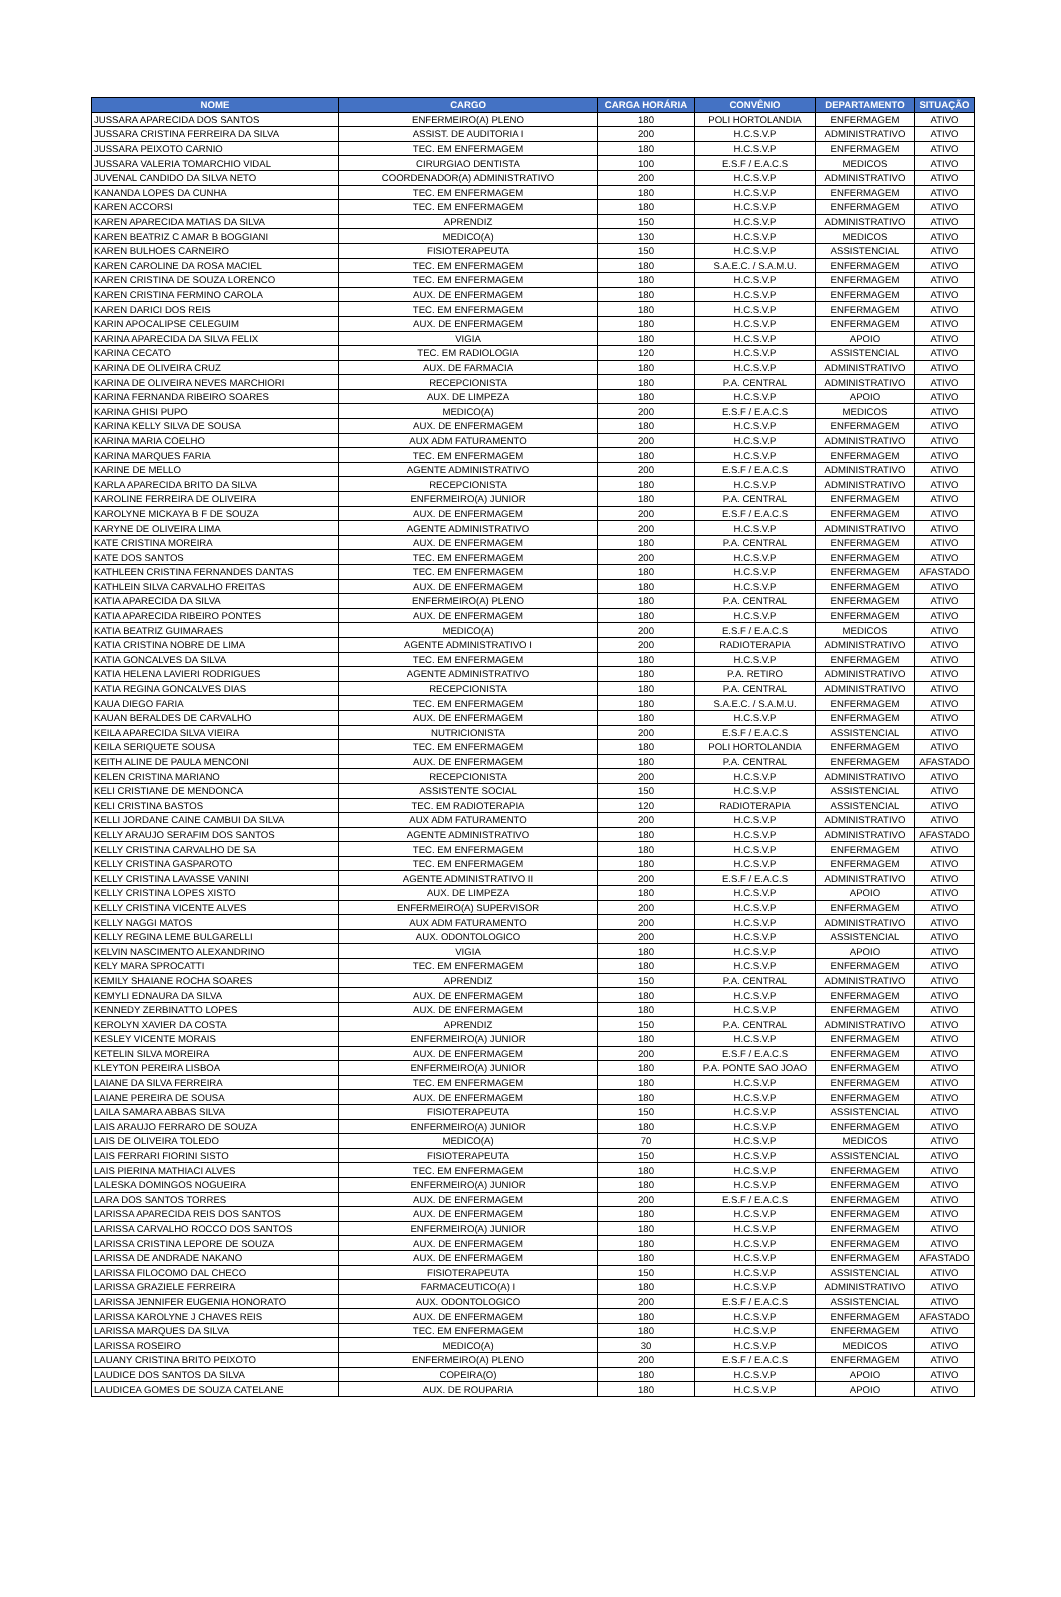| NOME | CARGO | CARGA HORÁRIA | CONVÊNIO | DEPARTAMENTO | SITUAÇÃO |
| --- | --- | --- | --- | --- | --- |
| JUSSARA APARECIDA DOS SANTOS | ENFERMEIRO(A) PLENO | 180 | POLI HORTOLANDIA | ENFERMAGEM | ATIVO |
| JUSSARA CRISTINA FERREIRA DA SILVA | ASSIST. DE AUDITORIA I | 200 | H.C.S.V.P | ADMINISTRATIVO | ATIVO |
| JUSSARA PEIXOTO CARNIO | TEC. EM ENFERMAGEM | 180 | H.C.S.V.P | ENFERMAGEM | ATIVO |
| JUSSARA VALERIA TOMARCHIO VIDAL | CIRURGIAO DENTISTA | 100 | E.S.F / E.A.C.S | MEDICOS | ATIVO |
| JUVENAL CANDIDO DA SILVA NETO | COORDENADOR(A) ADMINISTRATIVO | 200 | H.C.S.V.P | ADMINISTRATIVO | ATIVO |
| KANANDA LOPES DA CUNHA | TEC. EM ENFERMAGEM | 180 | H.C.S.V.P | ENFERMAGEM | ATIVO |
| KAREN ACCORSI | TEC. EM ENFERMAGEM | 180 | H.C.S.V.P | ENFERMAGEM | ATIVO |
| KAREN APARECIDA MATIAS DA SILVA | APRENDIZ | 150 | H.C.S.V.P | ADMINISTRATIVO | ATIVO |
| KAREN BEATRIZ C AMAR B BOGGIANI | MEDICO(A) | 130 | H.C.S.V.P | MEDICOS | ATIVO |
| KAREN BULHOES CARNEIRO | FISIOTERAPEUTA | 150 | H.C.S.V.P | ASSISTENCIAL | ATIVO |
| KAREN CAROLINE DA ROSA MACIEL | TEC. EM ENFERMAGEM | 180 | S.A.E.C. / S.A.M.U. | ENFERMAGEM | ATIVO |
| KAREN CRISTINA DE SOUZA LORENCO | TEC. EM ENFERMAGEM | 180 | H.C.S.V.P | ENFERMAGEM | ATIVO |
| KAREN CRISTINA FERMINO CAROLA | AUX. DE ENFERMAGEM | 180 | H.C.S.V.P | ENFERMAGEM | ATIVO |
| KAREN DARICI DOS REIS | TEC. EM ENFERMAGEM | 180 | H.C.S.V.P | ENFERMAGEM | ATIVO |
| KARIN APOCALIPSE CELEGUIM | AUX. DE ENFERMAGEM | 180 | H.C.S.V.P | ENFERMAGEM | ATIVO |
| KARINA APARECIDA DA SILVA FELIX | VIGIA | 180 | H.C.S.V.P | APOIO | ATIVO |
| KARINA CECATO | TEC. EM RADIOLOGIA | 120 | H.C.S.V.P | ASSISTENCIAL | ATIVO |
| KARINA DE OLIVEIRA CRUZ | AUX. DE FARMACIA | 180 | H.C.S.V.P | ADMINISTRATIVO | ATIVO |
| KARINA DE OLIVEIRA NEVES MARCHIORI | RECEPCIONISTA | 180 | P.A. CENTRAL | ADMINISTRATIVO | ATIVO |
| KARINA FERNANDA RIBEIRO SOARES | AUX. DE LIMPEZA | 180 | H.C.S.V.P | APOIO | ATIVO |
| KARINA GHISI PUPO | MEDICO(A) | 200 | E.S.F / E.A.C.S | MEDICOS | ATIVO |
| KARINA KELLY SILVA DE SOUSA | AUX. DE ENFERMAGEM | 180 | H.C.S.V.P | ENFERMAGEM | ATIVO |
| KARINA MARIA COELHO | AUX ADM FATURAMENTO | 200 | H.C.S.V.P | ADMINISTRATIVO | ATIVO |
| KARINA MARQUES FARIA | TEC. EM ENFERMAGEM | 180 | H.C.S.V.P | ENFERMAGEM | ATIVO |
| KARINE DE MELLO | AGENTE ADMINISTRATIVO | 200 | E.S.F / E.A.C.S | ADMINISTRATIVO | ATIVO |
| KARLA APARECIDA BRITO DA SILVA | RECEPCIONISTA | 180 | H.C.S.V.P | ADMINISTRATIVO | ATIVO |
| KAROLINE FERREIRA DE OLIVEIRA | ENFERMEIRO(A) JUNIOR | 180 | P.A. CENTRAL | ENFERMAGEM | ATIVO |
| KAROLYNE MICKAYA B F DE SOUZA | AUX. DE ENFERMAGEM | 200 | E.S.F / E.A.C.S | ENFERMAGEM | ATIVO |
| KARYNE DE OLIVEIRA LIMA | AGENTE ADMINISTRATIVO | 200 | H.C.S.V.P | ADMINISTRATIVO | ATIVO |
| KATE CRISTINA MOREIRA | AUX. DE ENFERMAGEM | 180 | P.A. CENTRAL | ENFERMAGEM | ATIVO |
| KATE DOS SANTOS | TEC. EM ENFERMAGEM | 200 | H.C.S.V.P | ENFERMAGEM | ATIVO |
| KATHLEEN CRISTINA FERNANDES DANTAS | TEC. EM ENFERMAGEM | 180 | H.C.S.V.P | ENFERMAGEM | AFASTADO |
| KATHLEIN SILVA CARVALHO FREITAS | AUX. DE ENFERMAGEM | 180 | H.C.S.V.P | ENFERMAGEM | ATIVO |
| KATIA APARECIDA DA SILVA | ENFERMEIRO(A) PLENO | 180 | P.A. CENTRAL | ENFERMAGEM | ATIVO |
| KATIA APARECIDA RIBEIRO PONTES | AUX. DE ENFERMAGEM | 180 | H.C.S.V.P | ENFERMAGEM | ATIVO |
| KATIA BEATRIZ GUIMARAES | MEDICO(A) | 200 | E.S.F / E.A.C.S | MEDICOS | ATIVO |
| KATIA CRISTINA NOBRE DE LIMA | AGENTE ADMINISTRATIVO I | 200 | RADIOTERAPIA | ADMINISTRATIVO | ATIVO |
| KATIA GONCALVES DA SILVA | TEC. EM ENFERMAGEM | 180 | H.C.S.V.P | ENFERMAGEM | ATIVO |
| KATIA HELENA LAVIERI RODRIGUES | AGENTE ADMINISTRATIVO | 180 | P.A. RETIRO | ADMINISTRATIVO | ATIVO |
| KATIA REGINA GONCALVES DIAS | RECEPCIONISTA | 180 | P.A. CENTRAL | ADMINISTRATIVO | ATIVO |
| KAUA DIEGO FARIA | TEC. EM ENFERMAGEM | 180 | S.A.E.C. / S.A.M.U. | ENFERMAGEM | ATIVO |
| KAUAN BERALDES DE CARVALHO | AUX. DE ENFERMAGEM | 180 | H.C.S.V.P | ENFERMAGEM | ATIVO |
| KEILA APARECIDA SILVA VIEIRA | NUTRICIONISTA | 200 | E.S.F / E.A.C.S | ASSISTENCIAL | ATIVO |
| KEILA SERIQUETE SOUSA | TEC. EM ENFERMAGEM | 180 | POLI HORTOLANDIA | ENFERMAGEM | ATIVO |
| KEITH ALINE DE PAULA MENCONI | AUX. DE ENFERMAGEM | 180 | P.A. CENTRAL | ENFERMAGEM | AFASTADO |
| KELEN CRISTINA MARIANO | RECEPCIONISTA | 200 | H.C.S.V.P | ADMINISTRATIVO | ATIVO |
| KELI CRISTIANE DE MENDONCA | ASSISTENTE SOCIAL | 150 | H.C.S.V.P | ASSISTENCIAL | ATIVO |
| KELI CRISTINA BASTOS | TEC. EM RADIOTERAPIA | 120 | RADIOTERAPIA | ASSISTENCIAL | ATIVO |
| KELLI JORDANE CAINE CAMBUI DA SILVA | AUX ADM FATURAMENTO | 200 | H.C.S.V.P | ADMINISTRATIVO | ATIVO |
| KELLY ARAUJO SERAFIM DOS SANTOS | AGENTE ADMINISTRATIVO | 180 | H.C.S.V.P | ADMINISTRATIVO | AFASTADO |
| KELLY CRISTINA CARVALHO DE SA | TEC. EM ENFERMAGEM | 180 | H.C.S.V.P | ENFERMAGEM | ATIVO |
| KELLY CRISTINA GASPAROTO | TEC. EM ENFERMAGEM | 180 | H.C.S.V.P | ENFERMAGEM | ATIVO |
| KELLY CRISTINA LAVASSE VANINI | AGENTE ADMINISTRATIVO II | 200 | E.S.F / E.A.C.S | ADMINISTRATIVO | ATIVO |
| KELLY CRISTINA LOPES XISTO | AUX. DE LIMPEZA | 180 | H.C.S.V.P | APOIO | ATIVO |
| KELLY CRISTINA VICENTE ALVES | ENFERMEIRO(A) SUPERVISOR | 200 | H.C.S.V.P | ENFERMAGEM | ATIVO |
| KELLY NAGGI MATOS | AUX ADM FATURAMENTO | 200 | H.C.S.V.P | ADMINISTRATIVO | ATIVO |
| KELLY REGINA LEME BULGARELLI | AUX. ODONTOLOGICO | 200 | H.C.S.V.P | ASSISTENCIAL | ATIVO |
| KELVIN NASCIMENTO ALEXANDRINO | VIGIA | 180 | H.C.S.V.P | APOIO | ATIVO |
| KELY MARA SPROCATTI | TEC. EM ENFERMAGEM | 180 | H.C.S.V.P | ENFERMAGEM | ATIVO |
| KEMILY SHAIANE ROCHA SOARES | APRENDIZ | 150 | P.A. CENTRAL | ADMINISTRATIVO | ATIVO |
| KEMYLI EDNAURA DA SILVA | AUX. DE ENFERMAGEM | 180 | H.C.S.V.P | ENFERMAGEM | ATIVO |
| KENNEDY ZERBINATTO LOPES | AUX. DE ENFERMAGEM | 180 | H.C.S.V.P | ENFERMAGEM | ATIVO |
| KEROLYN XAVIER DA COSTA | APRENDIZ | 150 | P.A. CENTRAL | ADMINISTRATIVO | ATIVO |
| KESLEY VICENTE MORAIS | ENFERMEIRO(A) JUNIOR | 180 | H.C.S.V.P | ENFERMAGEM | ATIVO |
| KETELIN SILVA MOREIRA | AUX. DE ENFERMAGEM | 200 | E.S.F / E.A.C.S | ENFERMAGEM | ATIVO |
| KLEYTON PEREIRA LISBOA | ENFERMEIRO(A) JUNIOR | 180 | P.A. PONTE SAO JOAO | ENFERMAGEM | ATIVO |
| LAIANE DA SILVA FERREIRA | TEC. EM ENFERMAGEM | 180 | H.C.S.V.P | ENFERMAGEM | ATIVO |
| LAIANE PEREIRA DE SOUSA | AUX. DE ENFERMAGEM | 180 | H.C.S.V.P | ENFERMAGEM | ATIVO |
| LAILA SAMARA ABBAS SILVA | FISIOTERAPEUTA | 150 | H.C.S.V.P | ASSISTENCIAL | ATIVO |
| LAIS ARAUJO FERRARO DE SOUZA | ENFERMEIRO(A) JUNIOR | 180 | H.C.S.V.P | ENFERMAGEM | ATIVO |
| LAIS DE OLIVEIRA TOLEDO | MEDICO(A) | 70 | H.C.S.V.P | MEDICOS | ATIVO |
| LAIS FERRARI FIORINI SISTO | FISIOTERAPEUTA | 150 | H.C.S.V.P | ASSISTENCIAL | ATIVO |
| LAIS PIERINA MATHIACI ALVES | TEC. EM ENFERMAGEM | 180 | H.C.S.V.P | ENFERMAGEM | ATIVO |
| LALESKA DOMINGOS NOGUEIRA | ENFERMEIRO(A) JUNIOR | 180 | H.C.S.V.P | ENFERMAGEM | ATIVO |
| LARA DOS SANTOS TORRES | AUX. DE ENFERMAGEM | 200 | E.S.F / E.A.C.S | ENFERMAGEM | ATIVO |
| LARISSA APARECIDA REIS DOS SANTOS | AUX. DE ENFERMAGEM | 180 | H.C.S.V.P | ENFERMAGEM | ATIVO |
| LARISSA CARVALHO ROCCO DOS SANTOS | ENFERMEIRO(A) JUNIOR | 180 | H.C.S.V.P | ENFERMAGEM | ATIVO |
| LARISSA CRISTINA LEPORE DE SOUZA | AUX. DE ENFERMAGEM | 180 | H.C.S.V.P | ENFERMAGEM | ATIVO |
| LARISSA DE ANDRADE NAKANO | AUX. DE ENFERMAGEM | 180 | H.C.S.V.P | ENFERMAGEM | AFASTADO |
| LARISSA FILOCOMO DAL CHECO | FISIOTERAPEUTA | 150 | H.C.S.V.P | ASSISTENCIAL | ATIVO |
| LARISSA GRAZIELE FERREIRA | FARMACEUTICO(A) I | 180 | H.C.S.V.P | ADMINISTRATIVO | ATIVO |
| LARISSA JENNIFER EUGENIA HONORATO | AUX. ODONTOLOGICO | 200 | E.S.F / E.A.C.S | ASSISTENCIAL | ATIVO |
| LARISSA KAROLYNE J CHAVES REIS | AUX. DE ENFERMAGEM | 180 | H.C.S.V.P | ENFERMAGEM | AFASTADO |
| LARISSA MARQUES DA SILVA | TEC. EM ENFERMAGEM | 180 | H.C.S.V.P | ENFERMAGEM | ATIVO |
| LARISSA ROSEIRO | MEDICO(A) | 30 | H.C.S.V.P | MEDICOS | ATIVO |
| LAUANY CRISTINA BRITO PEIXOTO | ENFERMEIRO(A) PLENO | 200 | E.S.F / E.A.C.S | ENFERMAGEM | ATIVO |
| LAUDICE DOS SANTOS DA SILVA | COPEIRA(O) | 180 | H.C.S.V.P | APOIO | ATIVO |
| LAUDICEA GOMES DE SOUZA CATELANE | AUX. DE ROUPARIA | 180 | H.C.S.V.P | APOIO | ATIVO |